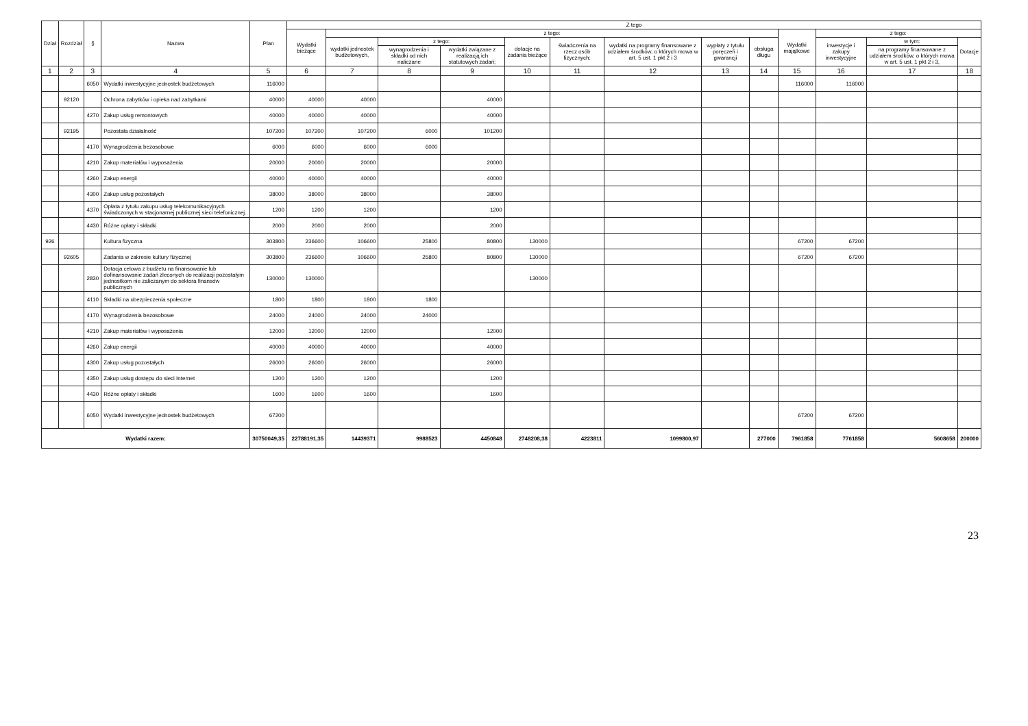| Dział | Rozdział | § | Nazwa | Plan | Z tego | | | | | | | | | | | | |
| --- | --- | --- | --- | --- | --- | --- | --- | --- | --- | --- | --- | --- | --- | --- | --- | --- | --- |
| | | | | | Wydatki bieżące | z tego: | | | | | | | | Wydatki majątkowe | z tego: | | |
| | | | | | | wydatki jednostek budżetowych, | z tego: | | dotacje na zadania bieżące | świadczenia na rzecz osób fizycznych; | wydatki na programy finansowane z udziałem środków, o których mowa w art. 5 ust. 1 pkt 2 i 3 | wypłaty z tytułu poręczeń i gwarancji | obsługa długu | | inwestycje i zakupy inwestycyjne | w tym: | Dotacje |
| | | | | | | | wynagrodzenia i składki od nich naliczane | wydatki związane z realizacją ich statutowych zadań; | | | | | | | | na programy finansowane z udziałem środków, o których mowa w art. 5 ust. 1 pkt 2 i 3, | |
| 1 | 2 | 3 | 4 | 5 | 6 | 7 | 8 | 9 | 10 | 11 | 12 | 13 | 14 | 15 | 16 | 17 | 18 |
| | | 6050 | Wydatki inwestycyjne jednostek budżetowych | 116000 | | | | | | | | | | 116000 | 116000 | | |
| | 92120 | | Ochrona zabytków i opieka nad zabytkami | 40000 | 40000 | 40000 | | 40000 | | | | | | | | | |
| | | 4270 | Zakup usług remontowych | 40000 | 40000 | 40000 | | 40000 | | | | | | | | | |
| | 92195 | | Pozostała działalność | 107200 | 107200 | 107200 | 6000 | 101200 | | | | | | | | | |
| | | 4170 | Wynagrodzenia bezosobowe | 6000 | 6000 | 6000 | 6000 | | | | | | | | | | |
| | | 4210 | Zakup materiałów i wyposażenia | 20000 | 20000 | 20000 | | 20000 | | | | | | | | | |
| | | 4260 | Zakup energii | 40000 | 40000 | 40000 | | 40000 | | | | | | | | | |
| | | 4300 | Zakup usług pozostałych | 38000 | 38000 | 38000 | | 38000 | | | | | | | | | |
| | | 4370 | Opłata z tytułu zakupu usług telekomunikacyjnych świadczonych w stacjonarnej publicznej sieci telefonicznej. | 1200 | 1200 | 1200 | | 1200 | | | | | | | | | |
| | | 4430 | Różne opłaty i składki | 2000 | 2000 | 2000 | | 2000 | | | | | | | | | |
| 926 | | | Kultura fizyczna | 303800 | 236600 | 106600 | 25800 | 80800 | 130000 | | | | | 67200 | 67200 | | |
| | 92605 | | Zadania w zakresie kultury fizycznej | 303800 | 236600 | 106600 | 25800 | 80800 | 130000 | | | | | 67200 | 67200 | | |
| | | 2830 | Dotacja celowa z budżetu na finansowanie lub dofinansowanie zadań zleconych do realizacji pozostałym jednostkom nie zaliczanym do sektora finansów publicznych | 130000 | 130000 | | | | 130000 | | | | | | | | |
| | | 4110 | Składki na ubezpieczenia społeczne | 1800 | 1800 | 1800 | 1800 | | | | | | | | | | |
| | | 4170 | Wynagrodzenia bezosobowe | 24000 | 24000 | 24000 | 24000 | | | | | | | | | | |
| | | 4210 | Zakup materiałów i wyposażenia | 12000 | 12000 | 12000 | | 12000 | | | | | | | | | |
| | | 4260 | Zakup energii | 40000 | 40000 | 40000 | | 40000 | | | | | | | | | |
| | | 4300 | Zakup usług pozostałych | 26000 | 26000 | 26000 | | 26000 | | | | | | | | | |
| | | 4350 | Zakup usług dostępu do sieci Internet | 1200 | 1200 | 1200 | | 1200 | | | | | | | | | |
| | | 4430 | Różne opłaty i składki | 1600 | 1600 | 1600 | | 1600 | | | | | | | | | |
| | | 6050 | Wydatki inwestycyjne jednostek budżetowych | 67200 | | | | | | | | | | 67200 | 67200 | | |
| Wydatki razem: | | | | 30750049,35 | 22788191,35 | 14439371 | 9988523 | 4450848 | 2748208,38 | 4223811 | 1099800,97 | | 277000 | 7961858 | 7761858 | 5608658 | 200000 |
23